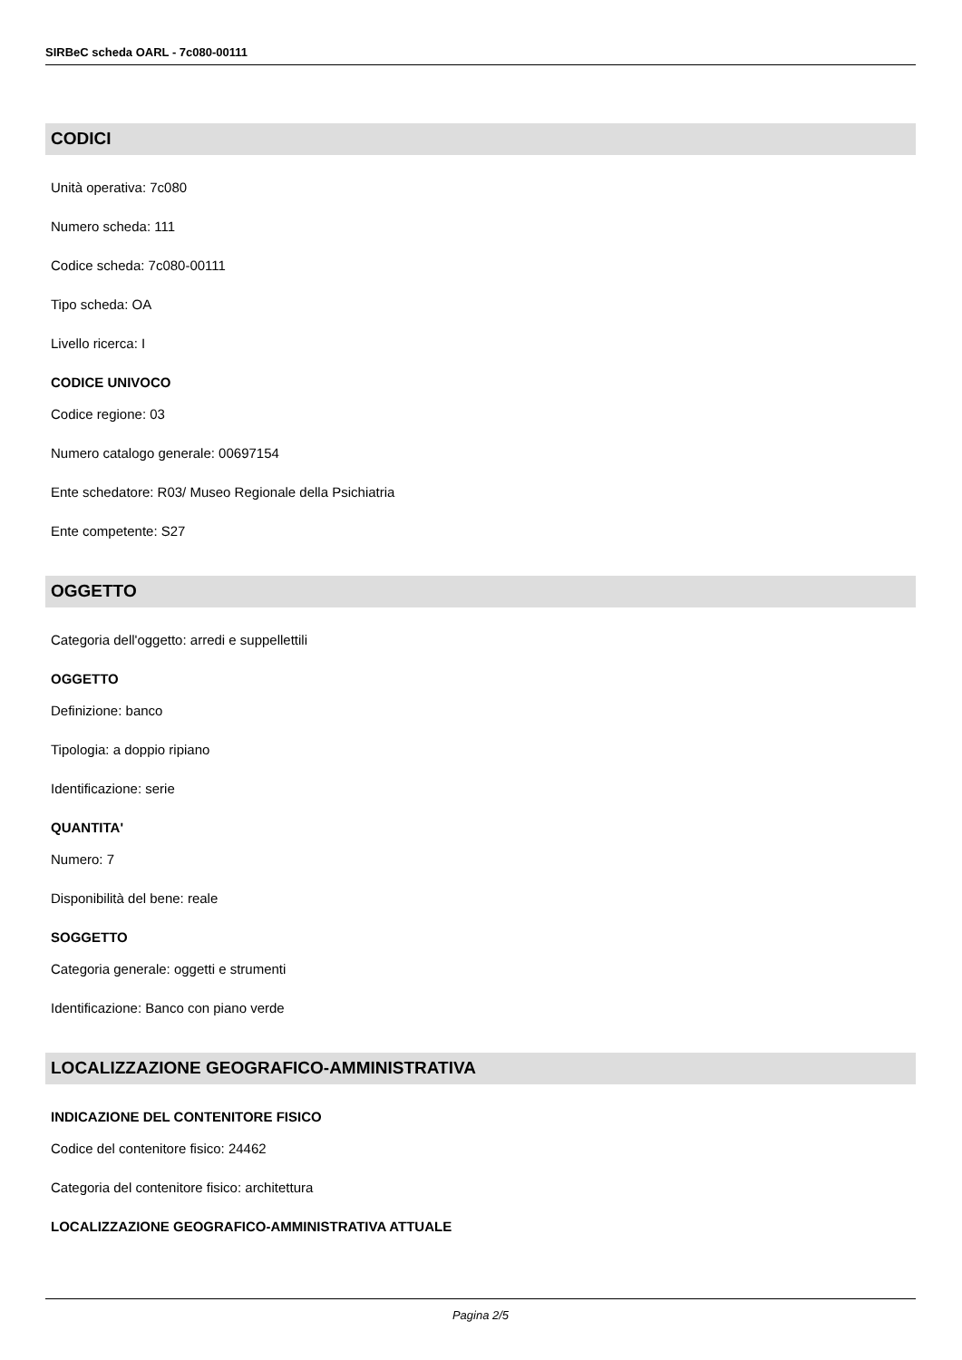SIRBeC scheda OARL - 7c080-00111
CODICI
Unità operativa: 7c080
Numero scheda: 111
Codice scheda: 7c080-00111
Tipo scheda: OA
Livello ricerca: I
CODICE UNIVOCO
Codice regione: 03
Numero catalogo generale: 00697154
Ente schedatore: R03/ Museo Regionale della Psichiatria
Ente competente: S27
OGGETTO
Categoria dell'oggetto: arredi e suppellettili
OGGETTO
Definizione: banco
Tipologia: a doppio ripiano
Identificazione: serie
QUANTITA'
Numero: 7
Disponibilità del bene: reale
SOGGETTO
Categoria generale: oggetti e strumenti
Identificazione: Banco con piano verde
LOCALIZZAZIONE GEOGRAFICO-AMMINISTRATIVA
INDICAZIONE DEL CONTENITORE FISICO
Codice del contenitore fisico: 24462
Categoria del contenitore fisico: architettura
LOCALIZZAZIONE GEOGRAFICO-AMMINISTRATIVA ATTUALE
Pagina 2/5